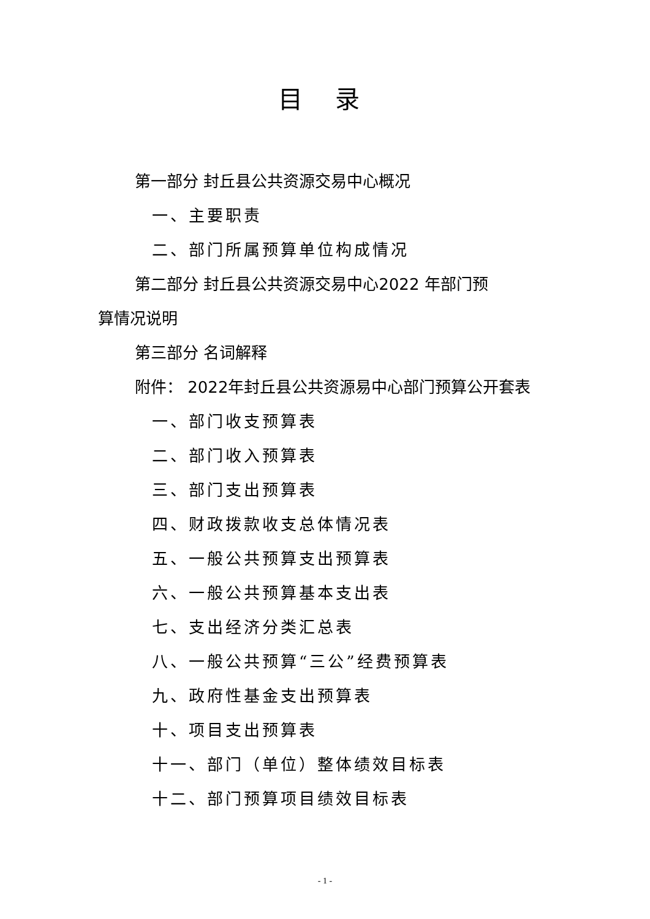目 录
第一部分 封丘县公共资源交易中心概况
一、主要职责
二、部门所属预算单位构成情况
第二部分 封丘县公共资源交易中心2022 年部门预
算情况说明
第三部分 名词解释
附件： 2022年封丘县公共资源易中心部门预算公开套表
一、部门收支预算表
二、部门收入预算表
三、部门支出预算表
四、财政拨款收支总体情况表
五、一般公共预算支出预算表
六、一般公共预算基本支出表
七、支出经济分类汇总表
八、一般公共预算“三公”经费预算表
九、政府性基金支出预算表
十、项目支出预算表
十一、部门（单位）整体绩效目标表
十二、部门预算项目绩效目标表
- 1 -